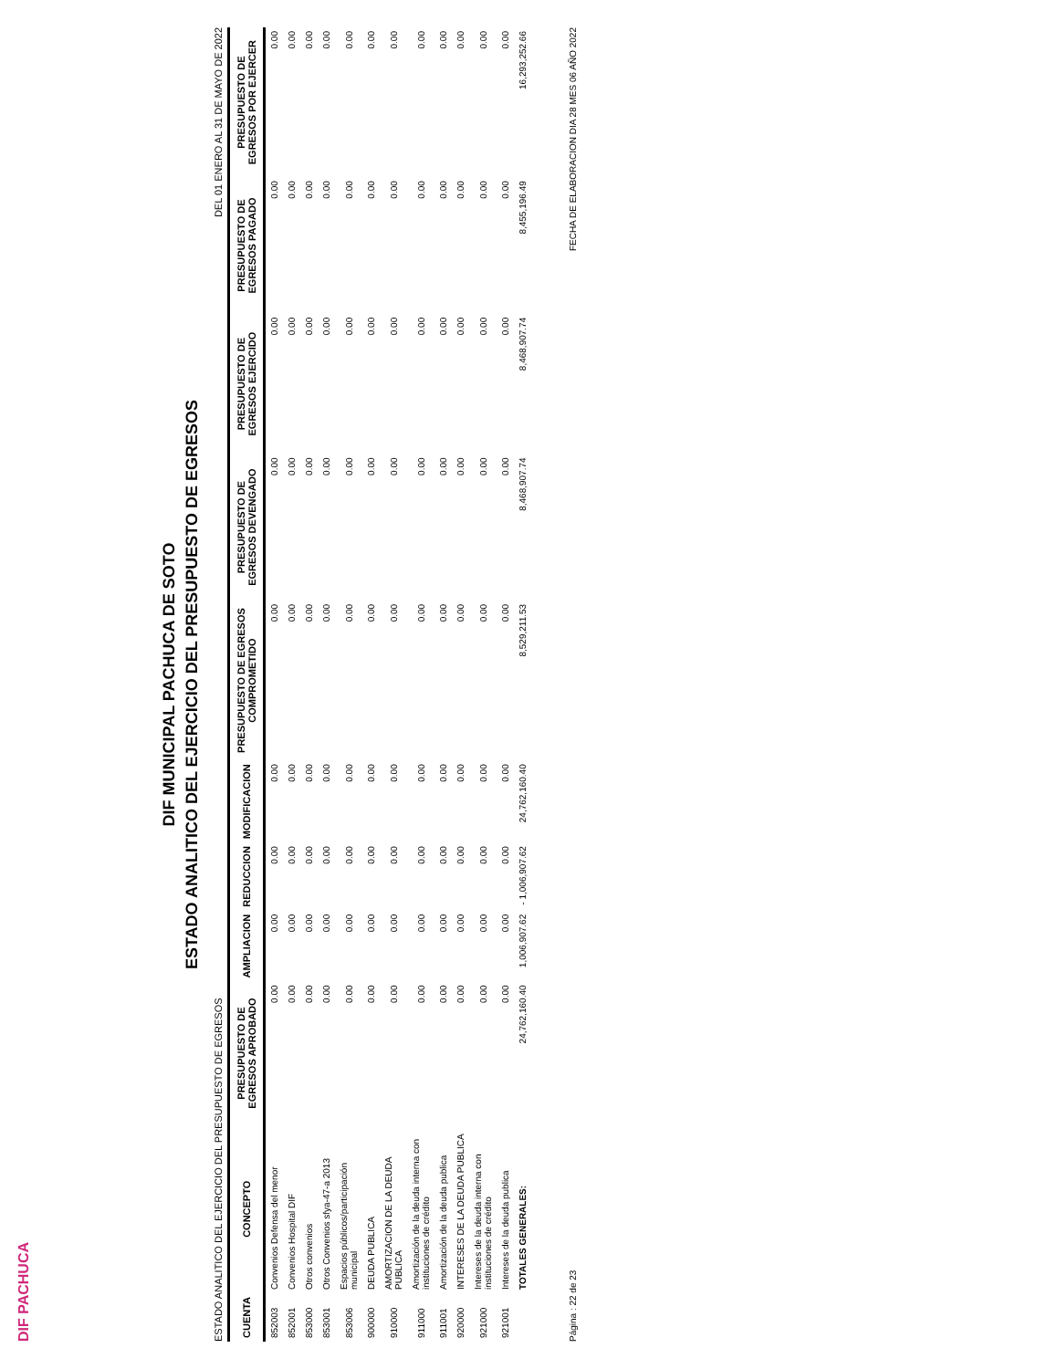DIF PACHUCA
DIF MUNICIPAL PACHUCA DE SOTO
ESTADO ANALITICO DEL EJERCICIO DEL PRESUPUESTO DE EGRESOS
ESTADO ANALITICO DEL EJERCICIO DEL PRESUPUESTO DE EGRESOS DEL 01 ENERO AL 31 DE MAYO DE 2022
| CUENTA | CONCEPTO | PRESUPUESTO DE EGRESOS APROBADO | AMPLIACION | REDUCCION | MODIFICACION | PRESUPUESTO DE EGRESOS COMPROMETIDO | PRESUPUESTO DE EGRESOS DEVENGADO | PRESUPUESTO DE EGRESOS EJERCIDO | PRESUPUESTO DE EGRESOS PAGADO | PRESUPUESTO DE EGRESOS POR EJERCER |
| --- | --- | --- | --- | --- | --- | --- | --- | --- | --- | --- |
| 852003 | Convenios Defensa del menor | 0.00 | 0.00 | 0.00 | 0.00 | 0.00 | 0.00 | 0.00 | 0.00 | 0.00 |
| 852001 | Convenios Hospital DIF | 0.00 | 0.00 | 0.00 | 0.00 | 0.00 | 0.00 | 0.00 | 0.00 | 0.00 |
| 853000 | Otros convenios | 0.00 | 0.00 | 0.00 | 0.00 | 0.00 | 0.00 | 0.00 | 0.00 | 0.00 |
| 853001 | Otros Convenios sfya-47-a 2013 | 0.00 | 0.00 | 0.00 | 0.00 | 0.00 | 0.00 | 0.00 | 0.00 | 0.00 |
| 853006 | Espacios públicos/participación municipal | 0.00 | 0.00 | 0.00 | 0.00 | 0.00 | 0.00 | 0.00 | 0.00 | 0.00 |
| 900000 | DEUDA PUBLICA | 0.00 | 0.00 | 0.00 | 0.00 | 0.00 | 0.00 | 0.00 | 0.00 | 0.00 |
| 910000 | AMORTIZACION DE LA DEUDA PUBLICA | 0.00 | 0.00 | 0.00 | 0.00 | 0.00 | 0.00 | 0.00 | 0.00 | 0.00 |
| 911000 | Amortización de la deuda interna con instituciones de crédito | 0.00 | 0.00 | 0.00 | 0.00 | 0.00 | 0.00 | 0.00 | 0.00 | 0.00 |
| 911001 | Amortización de la deuda publica | 0.00 | 0.00 | 0.00 | 0.00 | 0.00 | 0.00 | 0.00 | 0.00 | 0.00 |
| 920000 | INTERESES DE LA DEUDA PUBLICA | 0.00 | 0.00 | 0.00 | 0.00 | 0.00 | 0.00 | 0.00 | 0.00 | 0.00 |
| 921000 | Intereses de la deuda interna con instituciones de crédito | 0.00 | 0.00 | 0.00 | 0.00 | 0.00 | 0.00 | 0.00 | 0.00 | 0.00 |
| 921001 | Intereses de la deuda publica | 0.00 | 0.00 | 0.00 | 0.00 | 0.00 | 0.00 | 0.00 | 0.00 | 0.00 |
| | TOTALES GENERALES: | 24,762,160.40 | 1,006,907.62 | - 1,006,907.62 | 24,762,160.40 | 8,529,211.53 | 8,468,907.74 | 8,468,907.74 | 8,455,196.49 | 16,293,252.66 |
Página : 22 de 23 FECHA DE ELABORACION DIA 28 MES 06 AÑO 2022